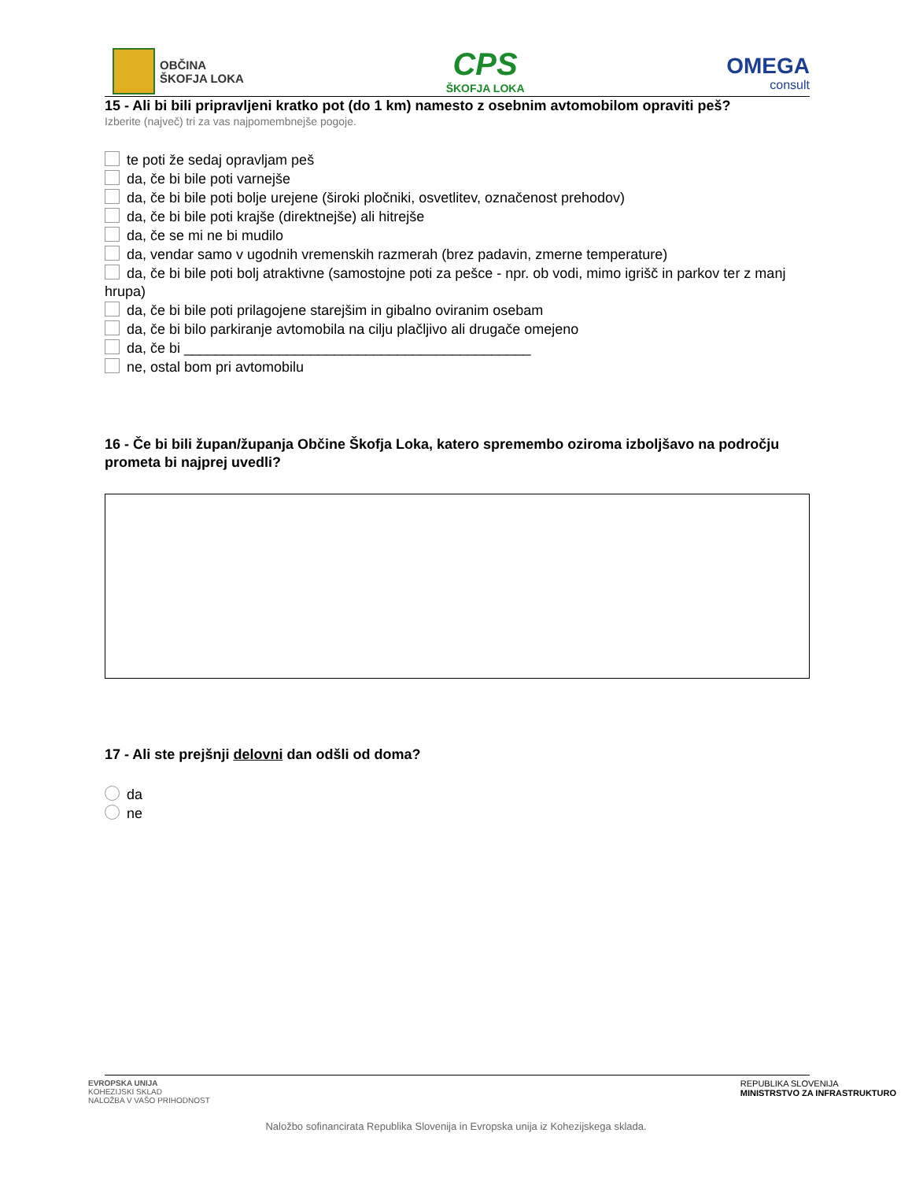OBČINA
ŠKOFJA LOKA
CPS
ŠKOFJA LOKA
OMEGA
consult
15 - Ali bi bili pripravljeni kratko pot (do 1 km) namesto z osebnim avtomobilom opraviti peš?
Izberite (največ) tri za vas najpomembnejše pogoje.
te poti že sedaj opravljam peš
da, če bi bile poti varnejše
da, če bi bile poti bolje urejene (široki pločniki, osvetlitev, označenost prehodov)
da, če bi bile poti krajše (direktnejše) ali hitrejše
da, če se mi ne bi mudilo
da, vendar samo v ugodnih vremenskih razmerah (brez padavin, zmerne temperature)
da, če bi bile poti bolj atraktivne (samostojne poti za pešce - npr. ob vodi, mimo igrišč in parkov ter z manj hrupa)
da, če bi bile poti prilagojene starejšim in gibalno oviranim osebam
da, če bi bilo parkiranje avtomobila na cilju plačljivo ali drugače omejeno
da, če bi ____________________________________________
ne, ostal bom pri avtomobilu
16 - Če bi bili župan/županja Občine Škofja Loka, katero spremembo oziroma izboljšavo na področju prometa bi najprej uvedli?
17 - Ali ste prejšnji delovni dan odšli od doma?
da
ne
EVROPSKA UNIJA
KOHEZIJSKI SKLAD
NALOŽBA V VAŠO PRIHODNOST
REPUBLIKA SLOVENIJA
MINISTRSTVO ZA INFRASTRUKTURO
Naložbo sofinancirata Republika Slovenija in Evropska unija iz Kohezijskega sklada.